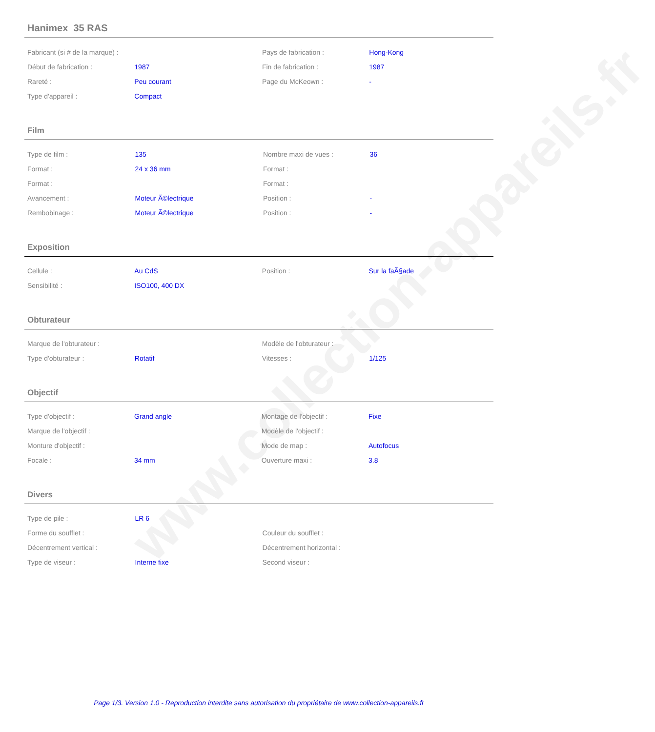www.collection-appareils.fr
Hanimex 35 RAS
| Fabricant (si # de la marque) : | | Pays de fabrication : | Hong-Kong |
| Début de fabrication : | 1987 | Fin de fabrication : | 1987 |
| Rareté : | Peu courant | Page du McKeown : | - |
| Type d'appareil : | Compact | | |
Film
| Type de film : | 135 | Nombre maxi de vues : | 36 |
| Format : | 24 x 36 mm | Format : | |
| Format : | | Format : | |
| Avancement : | Moteur Ã©lectrique | Position : | - |
| Rembobinage : | Moteur Ã©lectrique | Position : | - |
Exposition
| Cellule : | Au CdS | Position : | Sur la faÃ§ade |
| Sensibilité : | ISO100, 400 DX | | |
Obturateur
| Marque de l'obturateur : | | Modèle de l'obturateur : | |
| Type d'obturateur : | Rotatif | Vitesses : | 1/125 |
Objectif
| Type d'objectif : | Grand angle | Montage de l'objectif : | Fixe |
| Marque de l'objectif : | | Modèle de l'objectif : | |
| Monture d'objectif : | | Mode de map : | Autofocus |
| Focale : | 34 mm | Ouverture maxi : | 3.8 |
Divers
| Type de pile : | LR 6 | | |
| Forme du soufflet : | | Couleur du soufflet : | |
| Décentrement vertical : | | Décentrement horizontal : | |
| Type de viseur : | Interne fixe | Second viseur : | |
Page 1/3. Version 1.0 - Reproduction interdite sans autorisation du propriétaire de www.collection-appareils.fr